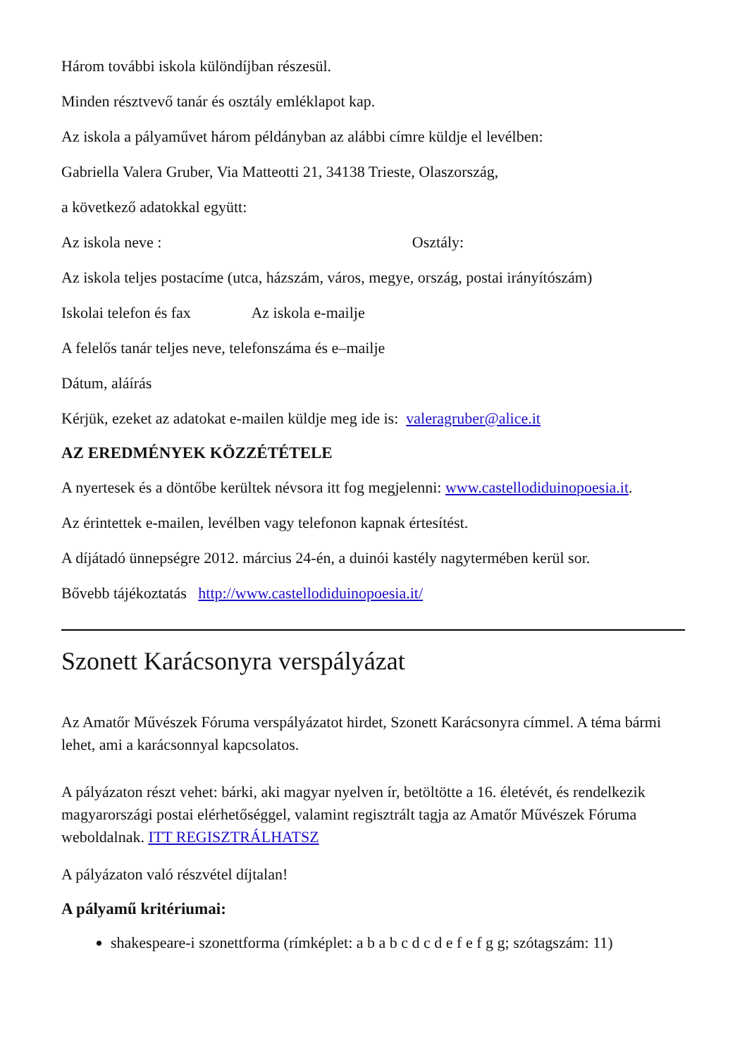Három további iskola különdíjban részesül.
Minden résztvevő tanár és osztály emléklapot kap.
Az iskola a pályaművet három példányban az alábbi címre küldje el levélben:
Gabriella Valera Gruber, Via Matteotti 21, 34138 Trieste, Olaszország,
a következő adatokkal együtt:
Az iskola neve : Osztály:
Az iskola teljes postacíme (utca, házszám, város, megye, ország, postai irányítószám)
Iskolai telefon és fax Az iskola e-mailje
A felelős tanár teljes neve, telefonszáma és e–mailje
Dátum, aláírás
Kérjük, ezeket az adatokat e-mailen küldje meg ide is: valeragruber@alice.it
AZ EREDMÉNYEK KÖZZÉTÉTELE
A nyertesek és a döntőbe kerültek névsora itt fog megjelenni: www.castellodiduinopoesia.it.
Az érintettek e-mailen, levélben vagy telefonon kapnak értesítést.
A díjátadó ünnepségre 2012. március 24-én, a duinói kastély nagytermében kerül sor.
Bővebb tájékoztatás http://www.castellodiduinopoesia.it/
Szonett Karácsonyra verspályázat
Az Amatőr Művészek Fóruma verspályázatot hirdet, Szonett Karácsonyra címmel. A téma bármi lehet, ami a karácsonnyal kapcsolatos.
A pályázaton részt vehet: bárki, aki magyar nyelven ír, betöltötte a 16. életévét, és rendelkezik magyarországi postai elérhetőséggel, valamint regisztrált tagja az Amatőr Művészek Fóruma weboldalnak. ITT REGISZTRÁLHATSZ
A pályázaton való részvétel díjtalan!
A pályamű kritériumai:
shakespeare-i szonettforma (rímképlet: a b a b c d c d e f e f g g; szótagszám: 11)